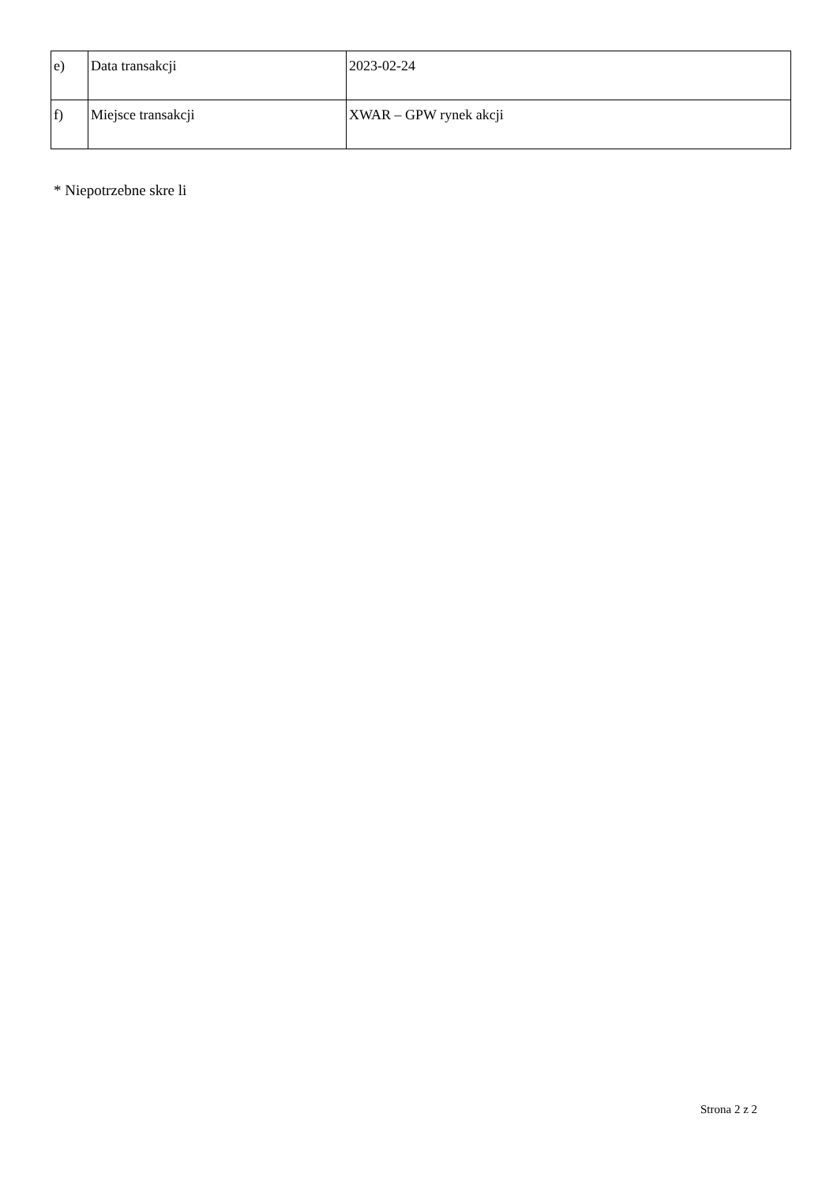| e) | Data transakcji | 2023-02-24 |
| f) | Miejsce transakcji | XWAR – GPW rynek akcji |
* Niepotrzebne skre li
Strona 2 z 2